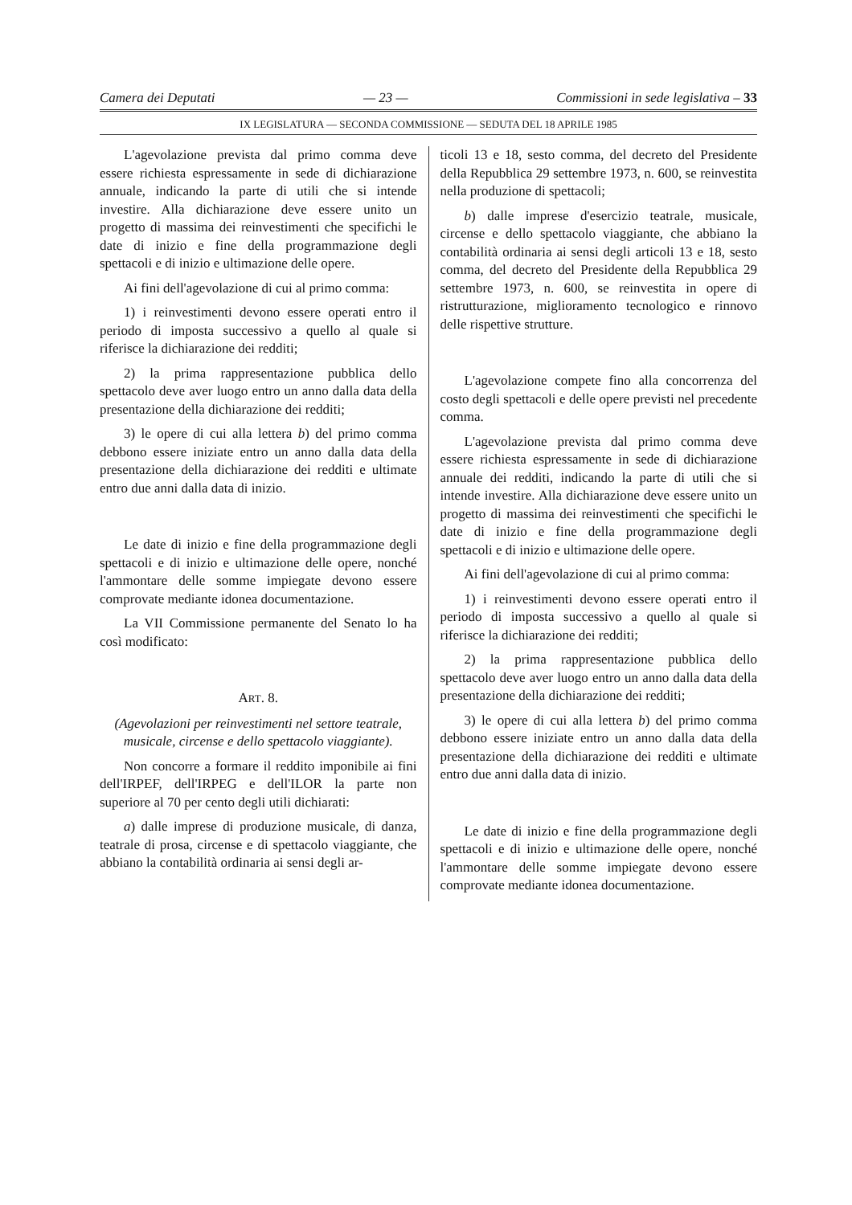Camera dei Deputati — 23 — Commissioni in sede legislativa – 33
IX LEGISLATURA — SECONDA COMMISSIONE — SEDUTA DEL 18 APRILE 1985
L'agevolazione prevista dal primo comma deve essere richiesta espressamente in sede di dichiarazione annuale, indicando la parte di utili che si intende investire. Alla dichiarazione deve essere unito un progetto di massima dei reinvestimenti che specifichi le date di inizio e fine della programmazione degli spettacoli e di inizio e ultimazione delle opere.
Ai fini dell'agevolazione di cui al primo comma:
1) i reinvestimenti devono essere operati entro il periodo di imposta successivo a quello al quale si riferisce la dichiarazione dei redditi;
2) la prima rappresentazione pubblica dello spettacolo deve aver luogo entro un anno dalla data della presentazione della dichiarazione dei redditi;
3) le opere di cui alla lettera b) del primo comma debbono essere iniziate entro un anno dalla data della presentazione della dichiarazione dei redditi e ultimate entro due anni dalla data di inizio.
Le date di inizio e fine della programmazione degli spettacoli e di inizio e ultimazione delle opere, nonché l'ammontare delle somme impiegate devono essere comprovate mediante idonea documentazione.
La VII Commissione permanente del Senato lo ha così modificato:
ART. 8.
(Agevolazioni per reinvestimenti nel settore teatrale, musicale, circense e dello spettacolo viaggiante).
Non concorre a formare il reddito imponibile ai fini dell'IRPEF, dell'IRPEG e dell'ILOR la parte non superiore al 70 per cento degli utili dichiarati:
a) dalle imprese di produzione musicale, di danza, teatrale di prosa, circense e di spettacolo viaggiante, che abbiano la contabilità ordinaria ai sensi degli ar-
ticoli 13 e 18, sesto comma, del decreto del Presidente della Repubblica 29 settembre 1973, n. 600, se reinvestita nella produzione di spettacoli;
b) dalle imprese d'esercizio teatrale, musicale, circense e dello spettacolo viaggiante, che abbiano la contabilità ordinaria ai sensi degli articoli 13 e 18, sesto comma, del decreto del Presidente della Repubblica 29 settembre 1973, n. 600, se reinvestita in opere di ristrutturazione, miglioramento tecnologico e rinnovo delle rispettive strutture.
L'agevolazione compete fino alla concorrenza del costo degli spettacoli e delle opere previsti nel precedente comma.
L'agevolazione prevista dal primo comma deve essere richiesta espressamente in sede di dichiarazione annuale dei redditi, indicando la parte di utili che si intende investire. Alla dichiarazione deve essere unito un progetto di massima dei reinvestimenti che specifichi le date di inizio e fine della programmazione degli spettacoli e di inizio e ultimazione delle opere.
Ai fini dell'agevolazione di cui al primo comma:
1) i reinvestimenti devono essere operati entro il periodo di imposta successivo a quello al quale si riferisce la dichiarazione dei redditi;
2) la prima rappresentazione pubblica dello spettacolo deve aver luogo entro un anno dalla data della presentazione della dichiarazione dei redditi;
3) le opere di cui alla lettera b) del primo comma debbono essere iniziate entro un anno dalla data della presentazione della dichiarazione dei redditi e ultimate entro due anni dalla data di inizio.
Le date di inizio e fine della programmazione degli spettacoli e di inizio e ultimazione delle opere, nonché l'ammontare delle somme impiegate devono essere comprovate mediante idonea documentazione.